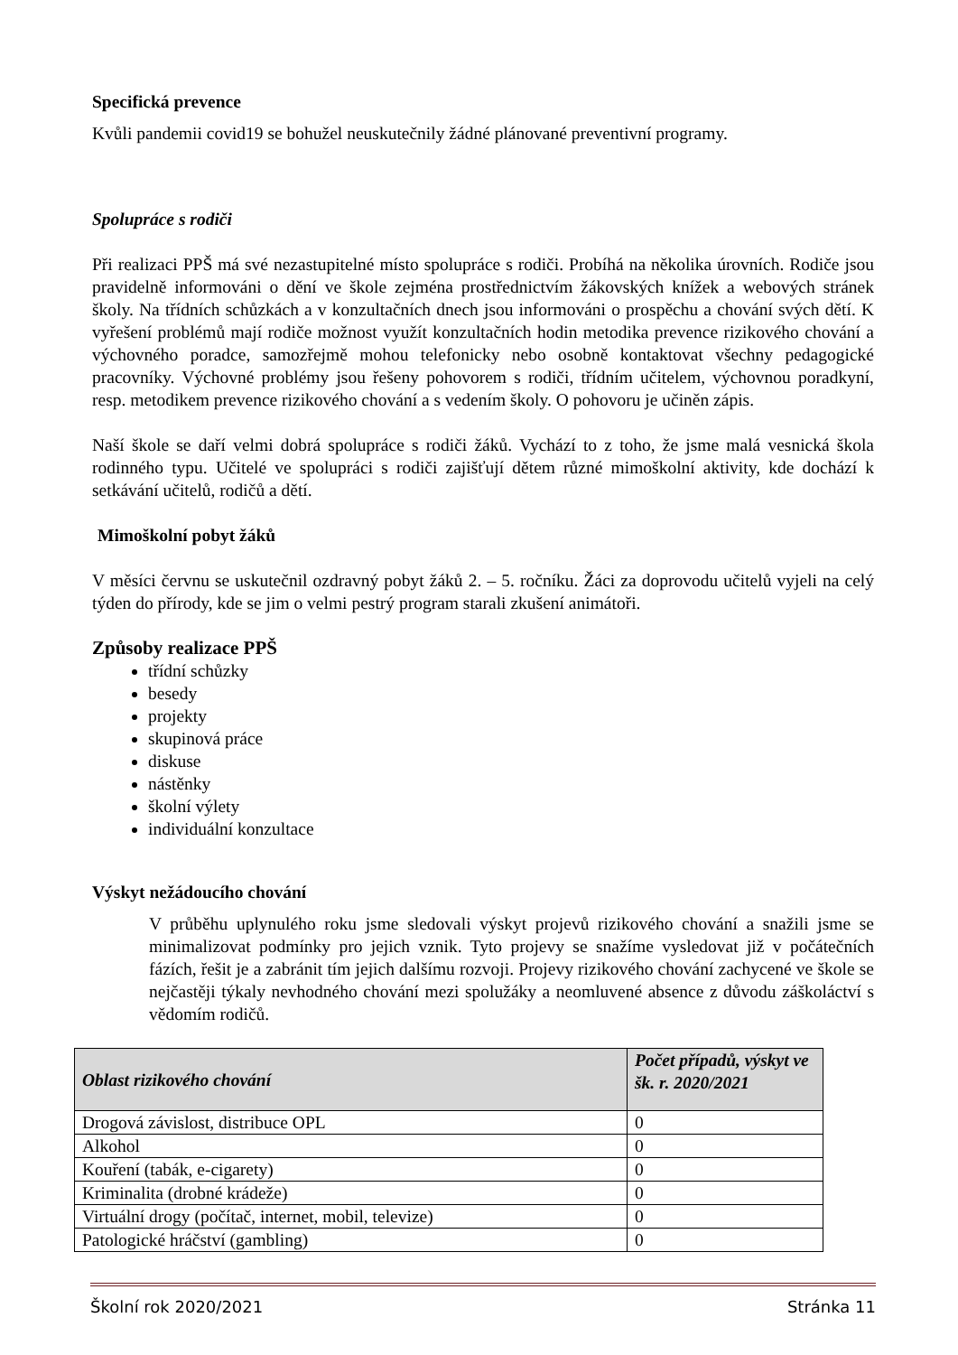Specifická prevence
Kvůli pandemii covid19 se bohužel neuskutečnily žádné plánované preventivní programy.
Spolupráce s rodiči
Při realizaci PPŠ má své nezastupitelné místo spolupráce s rodiči. Probíhá na několika úrovních. Rodiče jsou pravidelně informováni o dění ve škole zejména prostřednictvím žákovských knížek a webových stránek školy. Na třídních schůzkách a v konzultačních dnech jsou informováni o prospěchu a chování svých dětí. K vyřešení problémů mají rodiče možnost využít konzultačních hodin metodika prevence rizikového chování a výchovného poradce, samozřejmě mohou telefonicky nebo osobně kontaktovat všechny pedagogické pracovníky. Výchovné problémy jsou řešeny pohovorem s rodiči, třídním učitelem, výchovnou poradkyní, resp. metodikem prevence rizikového chování a s vedením školy. O pohovoru je učiněn zápis.
Naší škole se daří velmi dobrá spolupráce s rodiči žáků. Vychází to z toho, že jsme malá vesnická škola rodinného typu. Učitelé ve spolupráci s rodiči zajišťují dětem různé mimoškolní aktivity, kde dochází k setkávání učitelů, rodičů a dětí.
Mimoškolní pobyt žáků
V měsíci červnu se uskutečnil ozdravný pobyt žáků 2. – 5. ročníku. Žáci za doprovodu učitelů vyjeli na celý týden do přírody, kde se jim o velmi pestrý program starali zkušení animátoři.
Způsoby realizace PPŠ
třídní schůzky
besedy
projekty
skupinová práce
diskuse
nástěnky
školní výlety
individuální konzultace
Výskyt nežádoucího chování
V průběhu uplynulého roku jsme sledovali výskyt projevů rizikového chování a snažili jsme se minimalizovat podmínky pro jejich vznik. Tyto projevy se snažíme vysledovat již v počátečních fázích, řešit je a zabránit tím jejich dalšímu rozvoji. Projevy rizikového chování zachycené ve škole se nejčastěji týkaly nevhodného chování mezi spolužáky a neomluvené absence z důvodu záškoláctví s vědomím rodičů.
| Oblast rizikového chování | Počet případů, výskyt ve šk. r. 2020/2021 |
| --- | --- |
| Drogová závislost, distribuce OPL | 0 |
| Alkohol | 0 |
| Kouření (tabák, e-cigarety) | 0 |
| Kriminalita (drobné krádeže) | 0 |
| Virtuální drogy (počítač, internet, mobil, televize) | 0 |
| Patologické hráčství (gambling) | 0 |
Školní rok 2020/2021 Stránka 11